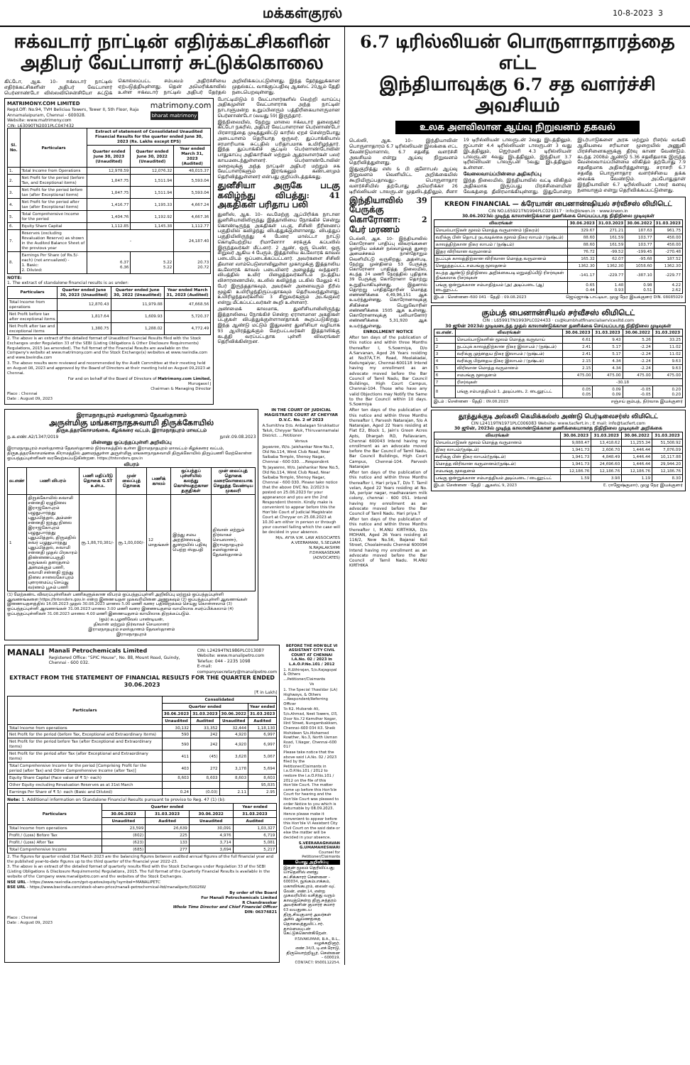மக்கள்குரல் 10-8-2023 3
ஈக்வடார் நாட்டின் எதிர்க்கட்சிகளின்
அதிபர் வேட்பாளர் சுட்டுக்கொலை
கிட்டோ, ஆக. 10– ஈக்வடார் நாட்டில் எதிர்க்கட்சிகளின் அதிபர் வேட்பாளர் பெர்னாண்டோ வில்லவிசென்சியோ சுட்டுக் கொல்லப்பட்ட சம்பவம் அதிர்ச்சியை ஏற்படுத்தியுள்ளது. தென் அமெரிக்காவில் உள்ள ஈக்வடார் நாட்டில் அதிபர் தேர்தல் அறிவிக்கப்பட்டுள்ளது. இந்த தேர்தலுக்கான முதல்கட்ட வாக்குப்பதிவு ஆகஸ்ட் 20ஆம் தேதி நடைபெறவுள்ளது.
MATRIMONY.COM LIMITED
Regd.Off: No.94, TVH Beliciaa Towers, Tower II, 5th Floor, Raja Annamalaipuram, Chennai - 600028.
Website: www.matrimony.com
CIN: L63090TN2001PLC047432
matrimony.com
bharat matrimony
| Sl. No. | Particulars | Extract of statement of Consolidated Unaudited Financial Results for the quarter ended June 30, 2023 (Rs. Lakhs except EPS) | | |
| --- | --- | --- | --- | --- |
| | | Quarter ended June 30, 2023 (Unaudited) | Quarter ended June 30, 2022 (Unaudited) | Year ended March 31, 2023 (Audited) |
| 1. | Total Income from Operations | 12,978.59 | 12,076.32 | 48,015.37 |
| 2. | Net Profit for the period (before Tax, and Exceptional items) | 1,847.75 | 1,511.94 | 5,593.04 |
| 3. | Net Profit for the period before tax (after Exceptional items) | 1,847.75 | 1,511.94 | 5,593.04 |
| 4. | Net Profit for the period after tax (after Exceptional items) | 1,416.77 | 1,195.33 | 4,667.24 |
| 5. | Total Comprehensive Income for the period | 1,404.76 | 1,192.92 | 4,667.36 |
| 6. | Equity Share Capital | 1,112.85 | 1,145.38 | 1,112.77 |
| 7. | Reserves (excluding Revaluation Reserve) as shown in the Audited Balance Sheet of the previous year | - | | 24,187.40 |
| 8. | Earnings Per Share (of Rs.5/-each) (not annualized) - 1. Basic: 2. Diluted: | 6.37 6.36 | 5.22 5.22 | 20.73 20.72 |
NOTE:
1. The extract of standalone financial results is as under:
| Particulars | Quarter ended June 30, 2023 (Unaudited) | Quarter ended June 30, 2022 (Unaudited) | Year ended March 31, 2023 (Audited) |
| --- | --- | --- | --- |
| Total Income from operations | 12,870.43 | 11,979.88 | 47,668.56 |
| Net Profit before tax after exceptional items | 1,817.64 | 1,609.93 | 5,720.37 |
| Net Profit after tax and exceptional items | 1,380.75 | 1,288.02 | 4,772.49 |
2. The above is an extract of the detailed format of Unaudited Financial Results filed with the Stock Exchanges under Regulation 33 of the SEBI (Listing Obligations & Other Disclosure Requirements) Regulations, 2015 (as amended). The full format of the Financial Results are available on the Company's website at www.matrimony.com and the Stock Exchange(s) websites at www.nseindia.com and www.bseindia.com
3. The above results were reviewed and recommended by the Audit Committee at their meeting held on August 08, 2023 and approved by the Board of Directors at their meeting held on August 09,2023 at Chennai.
For and on behalf of the Board of Directors of Matrimony.com Limited,
Murugavel J
Chairman & Managing Director
Place : Chennai
Date : August 09, 2023
போட்டியிடும் 8 வேட்பாளர்களில் வெற்றி வாய்ப்பு அதிகமுள்ள வேட்பாளராக அந்த நாட்டின் நாடாளுமன்ற உறுப்பினரும் பத்திரிகையாளருமான பெர்னாண்டோ (வயது 59) இருந்தார்.
இந்நிலையில், நேற்று மாலை ஈக்வடார் தலைநகர் கிட்டோ நகரில், அதிபர் வேட்பாளரான பெர்னாண்டோ பிரசாரத்தை முடித்துவிட்டு காரில் ஏறச் சென்றபோது அடையாளம் தெரியாத ஒருவர், துப்பாக்கியால் சரமாரியாக சுட்டதில் பரிதாபமாக உயிரிழந்தார். இந்த துப்பாக்கிச் சூட்டில் பெர்னாண்டோவின் பாதுகாப்பு அதிகாரிகள் மற்றும் ஆதரவாளர்கள் பலர் காயமடைந்துள்ளனர். பெர்னாண்டோவின் மறைவுக்கு அந்த நாட்டின் அதிபர் மற்றும் சக வேட்பாளர்களும் இரங்கலும் கண்டனமும் தெரிவித்துள்ளனர் என்பது குறிப்பிடத்தக்கது.
துனீசியா அருகே படகு கவிழ்ந்து விபத்து: 41 அகதிகள் பரிதாப பலி
துனிஸ், ஆக. 10– வடமேற்கு ஆப்பிரிக்க நாடான துனிசியாவிலிருந்து இத்தாலியை நோக்கிச் சென்று கொண்டிருந்த அகதிகள் படகு, சிசிலி நீரிணைப் பகுதியில் கவிழ்ந்து விபத்துக்குள்ளானது. விபத்துப் பகுதியிலிருந்து 4 பேரை மால்ட்டா நாட்டு கொடியேற்றிய ரிமானோா சரக்குக் கப்பலில் இருந்தவர்கள் மீட்டனர். 2 ஆண், ஒரு பெண், ஒரு சிறுவர் ஆகிய 4 பேரும், இத்தாலிய கடலோரக் காவல் படையிடம் ஒப்படைக்கப்பட்டனர். அவர்களை சிசிலி தீவான லாம்பெடுஸாவிலுள்ள முகாமுக்கு இத்தாலிய கடலோரக் காவல் படையினர் அழைத்து வந்தனர். விபத்தில் உயிர் பிழைத்தவர்களிடம் நடத்திய விசாரணையில், கடலில் கவிழ்ந்த படகில் மேலும் 41 பேர் இருந்ததாகவும், அவர்கள் அனைவரும் நீரில் மூழ்கி உயிரிழந்திருப்பதாகவும் தெரியவந்துள்ளது. உயிரிழந்தவர்களில் 3 சிறுவர்களும் அடங்குவர் என்று மீட்கப்பட்டவர்கள் கூறி உள்ளனர்.
அண்மைக் காலமாக, துனிசியாவிலிருந்து இத்தாலியை நோக்கிச் சென்ற ஏராளமான அகதிகள் படகுகள் விபத்துக்குள்ளானதாகக் கூறப்படுகிறது. இந்த ஆண்டு மட்டும் இதுவரை துனிசியா வழியாக 93 ஆயிரத்துக்கும் மேற்பட்டவர்கள் இத்தாலிக்கு கடத்தி வரப்பட்டதாக புள்ளி விவரங்கள் தெரிவிக்கின்றன.
இராமநாதபுரம் சமஸ்தானம் தேவஸ்தானம்
அருள்மிகு மங்களநாதசுவாமி திருக்கோயில்
திருஉத்தரகோசமங்கை, கீழக்கரை வட்டம், இராமநாதபுரம் மாவட்டம்
ந.க.எண்.A2/1347/2019 நாள்.09.08.2023
மின்னனு ஒப்பந்தப்புள்ளி அறிவிப்பு
இராமநாதபுரம் சமஸ்தானம் தேவஸ்தானம் நிர்வாகத்தில் உள்ள இராமநாதபுரம் மாவட்டம் கீழக்கரை வட்டம், திருஉத்தரகோசமங்கை கிராமத்தில் அமைந்துள்ள அருள்மிகு மங்களநாதசுவாமி திருக்கோயில் திருப்பணி மேற்கொள்ள ஒப்பந்தப்புள்ளிகள் வரவேற்கப்படுகின்றன. https://tntenders.gov.in
விபரம்
| வ.எண் | பணி விபரம் | பணி மதிப்பீடு தொகை G.ST உள்பட | முன் வைப்புத் தொகை | பணிக் காலம் | ஒப்பந்தப் புள்ளியில் கலந்து கொள்வதற்கான தகுதிகள் | முன் வைப்புத் தொகை வரைவோலையாக செலுத்த வேண்டிய முகவரி |
| --- | --- | --- | --- | --- | --- | --- |
| 1 | திருக்கோயில் சுவாமி சன்னதி ஏழுநிலை இராஜகோபுரம் பழுதுபார்த்து புதுப்பித்தல், அம்மன் சன்னதி ஐந்து நிலை இராஜகோபுரம் பழுதுபார்த்து புதுப்பித்தல், திருமதில் சுவர் பழுதுபார்த்து புதுப்பித்தல், சுவாமி சன்னதி முதல் பிரகாரம் திண்ணைப்பகுதி கருங்கல் தரைதளம் அமைக்கும் பணி, சுவாமி சன்னதி ஐந்து நிலை சாலைகோபுரம் புனரமைப்பு செய்து வர்ணம் பூசும் பணி | ரூ.1,88,70,381/- | ரூ.1,00,000/- | 12 மாதங்கள் | இந்து சமய அறநிலையத் துறையில் பதிவு பெற்ற ஸ்தபதி | திவான் மற்றும் நிர்வாகச் செயலாளர், இராமநாதபுரம் சமஸ்தானம் தேவஸ்தானம் |
(1) மேற்கண்ட விவரப்புள்ளிகள் பணிகளுக்கான விபரம் ஒப்பந்தப்புள்ளி அறிவிப்பு மற்றும் ஒப்பந்தப்புள்ளி ஆவணங்களை https://tntenders.gov.in என்ற இணையதள முகவரியினை அணுகவும் (2) ஒப்பந்தப்புள்ளி ஆவணங்கள் இணையதளத்தில் 16.08.2023 முதல் 30.08.2023 மாலை 5.00 மணி வரை பதிவிறக்கம் செய்து கொள்ளலாம் (3) ஒப்பந்தப்புள்ளி ஆவணங்கள் 31.08.2023 மாலை 3.00 மணி வரை இணையதளம் வாயிலாக சமர்ப்பிக்கலாம் (4) ஒப்பந்தப்புள்ளிகள் 31.08.2023 மாலை 4.00 மணி இணையதளம் வாயிலாக திறக்கப்படும்.
(ஒம்) க.பழனிவேல் பாண்டியன்,
திவான் மற்றும் நிர்வாகச் செயலாளர்
இராமநாதபுரம் சமஸ்தானம் தேவஸ்தானம்
இராமநாதபுரம்
IN THE COURT OF JUDICIAL MAGISTRATE COURT AT CHEYYAR
D.V.C. No. 2 of 2023
A.Sumithra D/o. Anbalagan Sirukkattur Taluk, Cheyyar Taluk, Thiruvannamalai District. ...Petitioner
Versus
Jayasree, W/o. Jaishankar New No.5, Old No.114, West Club Road, Near Saibaba Temple, Shenoy Nagar, Chennai - 600 030. ...Respondent
To Jayasree, W/o. Jaishankar New No.5, Old No.114, West Club Road, Near Saibaba Temple, Shenoy Nagar, Chennai - 600 030. Please take notice that the above DVC No. 2/2023 is posted on 25.08.2023 for your appearance and you are the 2nd Respondent therein. Kindly make is convenient to appear before this the Hon'ble Court of Judicial Magistrate Court at Cheyyar on 25.08.2023 at 10.30 am either in person or through your counsel failing which the case will be decided in your absence.
M/s. AYYA V.M. LAW ASSOCIATES
A.VEERAMANI, S.SELVAM
N.RAJALAKSHMI
P.DHANASEKAR
(ADVOCATES)
MANALI
Manali Petrochemicals Limited
Registered Office: "SPIC House", No. 88, Mount Road, Guindy, Chennai - 600 032.
CIN: L24294TN1986PLC013087
Website: www.manalipetro.com
Telefax: 044 - 2235 1098
E-mail: companysecretary@manalipetro.com
EXTRACT FROM THE STATEMENT OF FINANCIAL RESULTS FOR THE QUARTER ENDED 30.06.2023
[₹ in Lakh]
| Particulars | Consolidated | | | |
| --- | --- | --- | --- | --- |
| | Quarter ended | | | Year ended |
| | 30.06.2023 | 31.03.2023 | 30.06.2022 | 31.03.2023 |
| | Unaudited | Audited | Unaudited | Audited |
| Total Income from operations | 30,132 | 33,352 | 32,444 | 1,18,130 |
| Net Profit for the period (before Tax, Exceptional and Extraordinary Items) | 590 | 242 | 4,920 | 6,997 |
| Net Profit for the period before Tax (after Exceptional and Extraordinary Items) | 590 | 242 | 4,920 | 6,997 |
| Net Profit for the period after Tax (after Exceptional and Extraordinary Items) | 411 | (45) | 3,628 | 5,067 |
| Total Comprehensive Income for the period [Comprising Profit for the period (after Tax) and Other Comprehensive Income (after Tax)] | 403 | 272 | 3,178 | 5,694 |
| Equity Share Capital (Face value of ₹ 5/- each) | 8,603 | 8,603 | 8,603 | 8,603 |
| Other Equity excluding Revaluation Reserves as at 31st March | | | | 95,835 |
| Earnings Per Share of ₹ 5/- each (Basic and Diluted) | 0.24 | (0.03) | 2.11 | 2.95 |
Note: 1. Additional information on Standalone Financial Results pursuant to proviso to Reg. 47 (1) (b):
| Particulars | Quarter ended | | | Year ended |
| --- | --- | --- | --- | --- |
| | 30.06.2023 | 31.03.2023 | 30.06.2022 | 31.03.2023 |
| | Unaudited | Audited | Unaudited | Audited |
| Total Income from operations | 23,599 | 26,639 | 30,091 | 1,03,327 |
| Profit / (Loss) Before Tax | (802) | 225 | 4,976 | 6,719 |
| Profit / (Loss) After Tax | (623) | 133 | 3,714 | 5,081 |
| Total Comprehensive Income | (685) | 277 | 3,694 | 5,217 |
2. The figures for quarter ended 31st March 2023 are the balancing figures between audited annual figures of the full financial year and the published year-to-date figures up to the third quarter of the financial year 2022-23.
3. The above is an extract of the detailed format of quarterly results filed with the Stock Exchanges under Regulation 33 of the SEBI (Listing Obligations & Disclosure Requirements) Regulations, 2015. The full format of the Quarterly Financial Results is available in the website of the Company www.manalipetro.com and the websites of the Stock Exchanges.
NSE URL - https://www.nseindia.com/get-quotes/equity?symbol=MANALIPETC
BSE URL - https://www.bseindia.com/stock-share-price/manali-petrochemical-ltd/manalipetc/500268/
By order of the Board
For Manali Petrochemicals Limited
R Chandrasekar
Whole Time Director and Chief Financial Officer
DIN: 06374821
Place : Chennai
Date : August 09, 2023
BEFORE THE HON'BLE VI ASSISTANT CITY CIVIL COURT AT CHENNAI
I.A.No. 02 / 2023 in L.A.O.P.No.101 / 2012
1. R.Ethirajan, S/o.Rajagopal & Others ...Petitioner/Claimants
Vs
1. The Special Thasildar (LA) Highways, & Others ...Respondent/Referring Officer
To R2. Mubarak Ali, S/o.Ahmad, Nest Towers, D3, Door No.72 Kamdhar Nagar, IIIrd Street, Nungambakkam, Chennai–600 034 R3. Sheik Mohideen S/o.Mohamed Rowther, No.3, North Usman Road, T.Nagar, Chennai–600 017
Please take notice that the above said I.A.No. 02 / 2023 filed by the Petitioner/Claimants in I.a.O.P.No.101 / 2012 to restore the I.a.O.P.No.101 / 2012 on the file of this Hon'ble Court. The matter came up before this Hon'ble Court for hearing and the Hon'ble Court was pleased to order Notice to you which is Returnable by 08.09.2023.
Hence please make it convenient to appear before this Hon'ble VI Assistant City Civil Court on the said date or else the matter will be decided in your absence.
S.VEERARAGHAVAN
G.UMAMAHESWARI
Counsel for Petitioner/Claimants
பொது அறிவிப்பு
இதன் மூலம் தெரிவிப்பது யாதெனில் எனது கட்சிக்காரர் சென்னை – 600034, நுங்கம்பாக்கம், மகாலிங்கபுரம், லைன் வுட் லேன், எண்.14, என்ற முகவரியில் வசித்து வரும் காலஞ்சென்ற திரு.சுந்தரம் அவர்களின் குமாரர் சுமார் 63 வயதுடைய திரு.சிவகுமார் அவர்கள் அசல் ஆவணத்தை தொலைத்துவிட்டார். தாம்மையுடன் கேட்டுக்கொள்கிறேன்.
P.SIVAKUMAR, B.A., B.L.,
வழக்கறிஞர்,
எண்.34/3, டி.எச்.ரோடு, திருவொற்றியூர், சென்னை – 600019.
CONTACT: 9500112254.
6.7 டிரில்லியன் பொருளாதாரத்தை எட்ட
இந்தியாவுக்கு 6.7 சத வளர்ச்சி அவசியம்
உலக அளவிலான ஆய்வு நிறுவனம் தகவல்
டெல்லி, ஆக. 10– இந்தியாவின் பொருளாதாரம் 6.7 டிரில்லியன் இலக்கை எட்ட வேண்டுமானால், 6.7 சதவீத வளர்ச்சி அவசியம் என்று ஆய்வு நிறுவனம் தெரிவித்துள்ளது.
இதுகுறித்து எஸ் & பி குளோபல் ஆய்வு நிறுவனம் வெளியிட்ட அறிக்கையில் கூறியிருப்பதாவது:- பொருளாதார வளர்ச்சியில் தற்போது அமெரிக்கா 26 டிரில்லியன் டாலருடன் முதலிடத்திலும், சீனா 19 டிரில்லியன் டாலருடன் 2வது இடத்திலும், ஜப்பான் 4.4 டிரில்லியன் டாலருடன் 3 வது இடத்திலும், ஜெர்மனி 4.3 டிரில்லியன் டாலருடன் 4வது இடத்திலும், இந்தியா 3.7 டிரில்லியன் டாலருடன் 5வது இடத்திலும் உள்ளன.
வேலைவாய்ப்பின்மை அதிகரிப்பு
இந்த நிலையில், இந்தியாவில் வட்டி விகிதம் அதிகமாக இருப்பது பிரச்சினையின் வேகத்தை தீவிரமாக்கியுள்ளது. இதுபோன்ற இடர்பாடுகளை அரசு மற்றும் ரிசர்வ் வங்கி ஆகியவை சரியான முறையில் அணுகி பிரச்சினைகளுக்கு தீர்வு காண வேண்டும். கடந்த 2008ம் ஆண்டு 5.36 சதவீதமாக இருந்த வேலைவாய்ப்பின்மை விகிதம் தற்போது 7.9 சதவீதமாக அதிகரித்துள்ளது. சராசரி 6.7 சதவீத பொருளாதார வளர்ச்சியை தக்க வைக்க வேண்டும். அப்போதுதான் இந்தியாவின் 6.7 டிரில்லியன் டாலர் கனவு நனவாகும் என்று தெரிவிக்கப்பட்டுள்ளது.
இந்தியாவில் 39 பேருக்கு கொரோனா: 2 பேர் மரணம்
டெல்லி, ஆக. 10– இந்தியாவில் கொரோனா பாதிப்பு விவரங்களை ஒன்றிய மக்கள் நல்வாழ்வுத் துறை அமைச்சகம் நாள்தோறும் வெளியிட்டு வருகிறது. அதன்படி, நேற்று முன்தினம் 53 பேருக்கு கொரோனா பாதித்த நிலையில், கடந்த 24 மணி நேரத்தில் புதிதாக 39 பேருக்கு கொரோனா தொற்று உறுதியாகியுள்ளது. இதனால் தொற்று பாதித்தோரின் மொத்த எண்ணிக்கை 4,49,96,151 ஆக உயர்ந்துள்ளது. கொரோனாவுக்கு சிகிச்சை பெறுவோரின் எண்ணிக்கை 1505 ஆக உள்ளது. கொரோனாவுக்கு பலியானோர் எண்ணிக்கை 5,31,920 ஆக உயர்ந்துள்ளது.
ENROLLMENT NOTICE
After ten days of the publication of this notice and within three Months thereafter I, S.Sowmiya, D/o A.Sarvanan, Aged 26 Years residing at No37A,T.H. Road, Moolakadai, Kodungaiyar, Chennai-600118 Intend having my enrollment as an advocate moved before the Bar Council of Tamil Nadu, Bar Council Buildings, High Court Campus, Chennai-104. Those who have any valid Objections may Notify the Same to the Bar Council within 10 days. S.Sowmiya
After ten days of the publication of this notice and within three Months thereafter I, Parvesh Natarajan, S/o A Natarajan, Aged 22 Years residing at Flat E2, Block 1, Jain's Green Acres Apts, Dhargah RD, Pallavaram, Chennai 600043 Intend having my enrollment as an advocate moved before the Bar Council of Tamil Nadu, Bar Council Buildings, High Court Campus, Chennai-104. Parvesh Natarajan
After ten days of the publication of this notice and within three Months thereafter I, Hari priya.T, D/o T. Tamil velan, Aged 22 Years residing at No. 3A, periyar nagar, madhavaram milk colony, chennai - 600 051. Intend having my enrollment as an advocate moved before the Bar Council of Tamil Nadu. Hari priya.T
After ten days of the publication of this notice and within three Months thereafter I, M.ANU KIRTHIKA, D/o MOHAN, Aged 26 Years residing at 116/2, New No.56, Bajanai Koil Street, Choolaimedu Chennai 600094 Intend having my enrollment as an advocate moved before the Bar Council of Tamil Nadu. M.ANU KIRTHIKA
KREON FINANCIAL — க்ரேயான் பைனான்ஷியல் சர்வீசஸ் லிமிடெட்
CIN NO.L65921TN1994PLC029317 · info@kreon.in · www.kreon.in
30.06.2023ல் முடிந்த காலாண்டுக்கான தணிக்கை செய்யப்படாத நிதிநிலை முடிவுகள்
| விவரங்கள் | 30.06.2023 | 31.03.2023 | 30.06.2022 | 31.03.2023 |
| --- | --- | --- | --- | --- |
| செயல்பாடுகள் மூலம் மொத்த வருமானம் (நிகரம்) | 329.67 | 271.21 | 187.63 | 961.75 |
| வரிக்கு பின் தொடர் நடவடிக்கை மூலம் நிகர லாபம் / (நஷ்டம்) | 88.60 | 161.59 | 103.77 | 458.00 |
| காலத்திற்கான நிகர லாபம் / (நஷ்டம்) | 88.60 | 161.59 | 103.77 | 458.00 |
| இதர விரிவான வருமானம் | 76.72 | -99.52 | -199.45 | -270.48 |
| நடப்புக் காலத்திற்கான விரிவான மொத்த வருமானம் | 165.32 | 62.07 | -95.68 | 187.52 |
| செலுத்தப்பட்ட சமபங்கு மூலதனம் | 1362.30 | 1362.30 | 1058.60 | 1362.30 |
| கடந்த ஆண்டு நிதிநிலை அறிக்கைபடி மறுமதிப்பீடு ரிசர்வுகள் நீங்கலாக ரிசர்வுகள் | -141.17 | -229.77 | -387.10 | -229.77 |
| பங்கு ஒன்றுக்கான சம்பாதித்யம் (அ) அடிப்படை (ஆ) டைலூட்டட் | 0.65 0.44 | 1.48 0.93 | 0.98 0.51 | 4.22 2.62 |
இடம் : சென்னை–600 041 · தேதி : 09.08.2023 ஜெய்ஜாஷ் டாட்டியா, முழு நேர இயக்குனர் DIN. 08085029
கும்பத் பைனான்சியல் சர்வீசஸ் லிமிடெட்
CIN : L65991TN1993PLC024433 · cs@kumbhatfinancialservicesltd.com
30 ஜூன் 2023ல் முடிவடைந்த முதல் காலாண்டுக்கான தணிக்கை செய்யப்படாத நிதிநிலை முடிவுகள்
| வ.எண். | விவரங்கள் | 30.06.2023 | 31.03.2023 | 30.06.2022 | 31.03.2023 |
| --- | --- | --- | --- | --- | --- |
| 1 | செயல்பாடுகளின் மூலம் மொத்த வருவாய் | 6.61 | 9.43 | 5.26 | 33.25 |
| 2 | நடப்புக் காலத்திற்கான நிகர இலாபம் / (நஷ்டம்) | 2.41 | 5.17 | -2.24 | 11.02 |
| 3 | வரிக்கு முந்தைய நிகர இலாபம் / (நஷ்டம்) | 2.41 | 5.17 | -2.24 | 11.02 |
| 4 | வரிக்கு பிந்தைய நிகர இலாபம் / (நஷ்டம்) | 2.15 | 4.34 | -2.24 | 9.63 |
| 5 | விரிவான மொத்த வருமானம் | 2.15 | 4.34 | -2.24 | 9.63 |
| 6 | சமபங்கு மூலதனம் | 475.00 | 475.00 | 475.00 | 475.00 |
| 7 | ரிசர்வுகள் | -30.18 | | | |
| 8 | பங்கு சம்பாத்தியம் 1. அடிப்படை 2. டைலூட்டட் | 0.05 0.05 | 0.09 0.09 | -0.05 -0.05 | 0.20 0.20 |
இடம் : சென்னை · தேதி : 09.08.2023 சஞ்சய் கும்பத், நிர்வாக இயக்குனர்
தூத்துக்குடி அல்கலி கெமிக்கல்ஸ் அண்டு பெர்டிலைசர்ஸ் லிமிடெட்
CIN L24119TN1971PLC006083 Website: www.tacfert.in ; E mail: info@tacfert.com
30 ஜூன், 2023ல் முடிந்த காலாண்டுக்கான தணிக்கையாகாத நிதிநிலை முடிவுகள் அறிக்கை
| விவரங்கள் | 30.06.2023 | 31.03.2023 | 30.06.2022 | 31.03.2023 |
| --- | --- | --- | --- | --- |
| செயல்பாடுகள் மூலம் மொத்த வருமானம் | 9,888.47 | 13,418.62 | 11,255.34 | 51,508.92 |
| நிகர லாபம்/(நஷ்டம்) | 1,941.73 | 2,606.70 | 1,446.44 | 7,876.09 |
| வரிக்கு பின் நிகர லாபம்/(நஷ்டம்) | 1,941.73 | 4,848.49 | 1,446.44 | 10,117.88 |
| மொத்த விரிவான வருமானம்/(நஷ்டம்) | 1,941.73 | 24,696.60 | 1,446.44 | 29,944.20 |
| சமபங்கு மூலதனம் | 12,186.76 | 12,186.76 | 12,186.76 | 12,186.76 |
| பங்கு ஒன்றுக்கான சம்பாத்தியம் அடிப்படை / டைலூட்டட் | 1.59 | 3.98 | 1.19 | 8.30 |
இடம்: சென்னை · தேதி : ஆகஸ்ட் 9, 2023 E. ராஜேஷ்குமார், முழு நேர இயக்குனர்